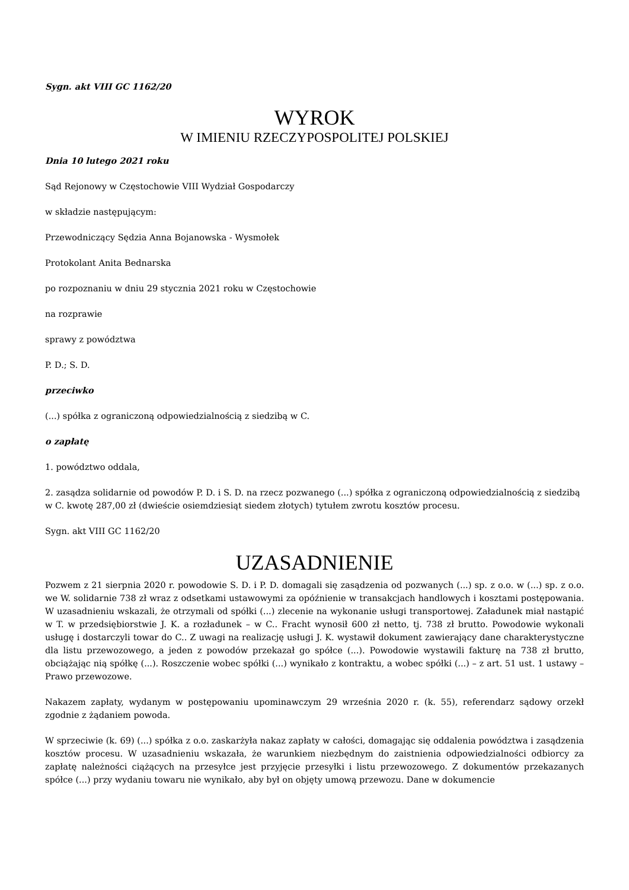Sygn. akt VIII GC 1162/20
WYROK
W IMIENIU RZECZYPOSPOLITEJ POLSKIEJ
Dnia 10 lutego 2021 roku
Sąd Rejonowy w Częstochowie VIII Wydział Gospodarczy
w składzie następującym:
Przewodniczący Sędzia Anna Bojanowska - Wysmołek
Protokolant Anita Bednarska
po rozpoznaniu w dniu 29 stycznia 2021 roku w Częstochowie
na rozprawie
sprawy z powództwa
P. D.; S. D.
przeciwko
(...) spółka z ograniczoną odpowiedzialnością z siedzibą w C.
o zapłatę
1. powództwo oddala,
2. zasądza solidarnie od powodów P. D. i S. D. na rzecz pozwanego (...) spółka z ograniczoną odpowiedzialnością z siedzibą w C. kwotę 287,00 zł (dwieście osiemdziesiąt siedem złotych) tytułem zwrotu kosztów procesu.
Sygn. akt VIII GC 1162/20
UZASADNIENIE
Pozwem z 21 sierpnia 2020 r. powodowie S. D. i P. D. domagali się zasądzenia od pozwanych (...) sp. z o.o. w (...) sp. z o.o. we W. solidarnie 738 zł wraz z odsetkami ustawowymi za opóźnienie w transakcjach handlowych i kosztami postępowania. W uzasadnieniu wskazali, że otrzymali od spółki (...) zlecenie na wykonanie usługi transportowej. Załadunek miał nastąpić w T. w przedsiębiorstwie J. K. a rozładunek – w C.. Fracht wynosił 600 zł netto, tj. 738 zł brutto. Powodowie wykonali usługę i dostarczyli towar do C.. Z uwagi na realizację usługi J. K. wystawił dokument zawierający dane charakterystyczne dla listu przewozowego, a jeden z powodów przekazał go spółce (...). Powodowie wystawili fakturę na 738 zł brutto, obciążając nią spółkę (...). Roszczenie wobec spółki (...) wynikało z kontraktu, a wobec spółki (...) – z art. 51 ust. 1 ustawy – Prawo przewozowe.
Nakazem zapłaty, wydanym w postępowaniu upominawczym 29 września 2020 r. (k. 55), referendarz sądowy orzekł zgodnie z żądaniem powoda.
W sprzeciwie (k. 69) (...) spółka z o.o. zaskarżyła nakaz zapłaty w całości, domagając się oddalenia powództwa i zasądzenia kosztów procesu. W uzasadnieniu wskazała, że warunkiem niezbędnym do zaistnienia odpowiedzialności odbiorcy za zapłatę należności ciążących na przesyłce jest przyjęcie przesyłki i listu przewozowego. Z dokumentów przekazanych spółce (...) przy wydaniu towaru nie wynikało, aby był on objęty umową przewozu. Dane w dokumencie